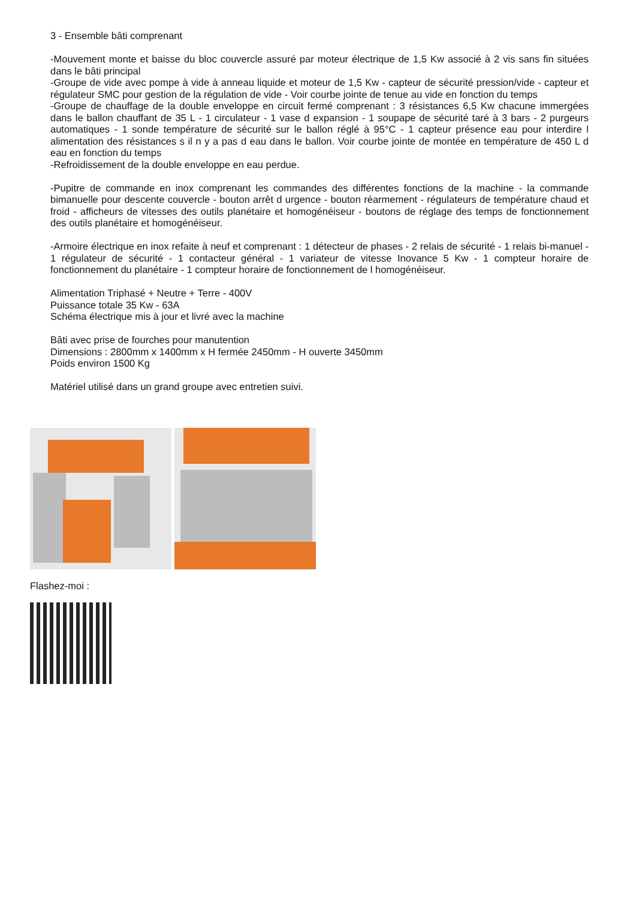3 - Ensemble bâti comprenant
-Mouvement monte et baisse du bloc couvercle assuré par moteur électrique de 1,5 Kw associé à 2 vis sans fin situées dans le bâti principal
-Groupe de vide avec pompe à vide à anneau liquide et moteur de 1,5 Kw - capteur de sécurité pression/vide - capteur et régulateur SMC pour gestion de la régulation de vide - Voir courbe jointe de tenue au vide en fonction du temps
-Groupe de chauffage de la double enveloppe en circuit fermé comprenant : 3 résistances 6,5 Kw chacune immergées dans le ballon chauffant de 35 L - 1 circulateur - 1 vase d expansion - 1 soupape de sécurité taré à 3 bars - 2 purgeurs automatiques - 1 sonde température de sécurité sur le ballon réglé à 95°C - 1 capteur présence eau pour interdire l alimentation des résistances s il n y a pas d eau dans le ballon. Voir courbe jointe de montée en température de 450 L d eau en fonction du temps
-Refroidissement de la double enveloppe en eau perdue.
-Pupitre de commande en inox comprenant les commandes des différentes fonctions de la machine - la commande bimanuelle pour descente couvercle - bouton arrêt d urgence - bouton réarmement - régulateurs de température chaud et froid - afficheurs de vitesses des outils planétaire et homogénéiseur - boutons de réglage des temps de fonctionnement des outils planétaire et homogénéiseur.
-Armoire électrique en inox refaite à neuf et comprenant : 1 détecteur de phases - 2 relais de sécurité - 1 relais bi-manuel - 1 régulateur de sécurité - 1 contacteur général - 1 variateur de vitesse Inovance 5 Kw - 1 compteur horaire de fonctionnement du planétaire - 1 compteur horaire de fonctionnement de l homogénéiseur.
Alimentation Triphasé + Neutre + Terre - 400V
Puissance totale 35 Kw - 63A
Schéma électrique mis à jour et livré avec la machine
Bâti avec prise de fourches pour manutention
Dimensions : 2800mm x 1400mm x H fermée 2450mm - H ouverte 3450mm
Poids environ 1500 Kg
Matériel utilisé dans un grand groupe avec entretien suivi.
Flashez-moi :